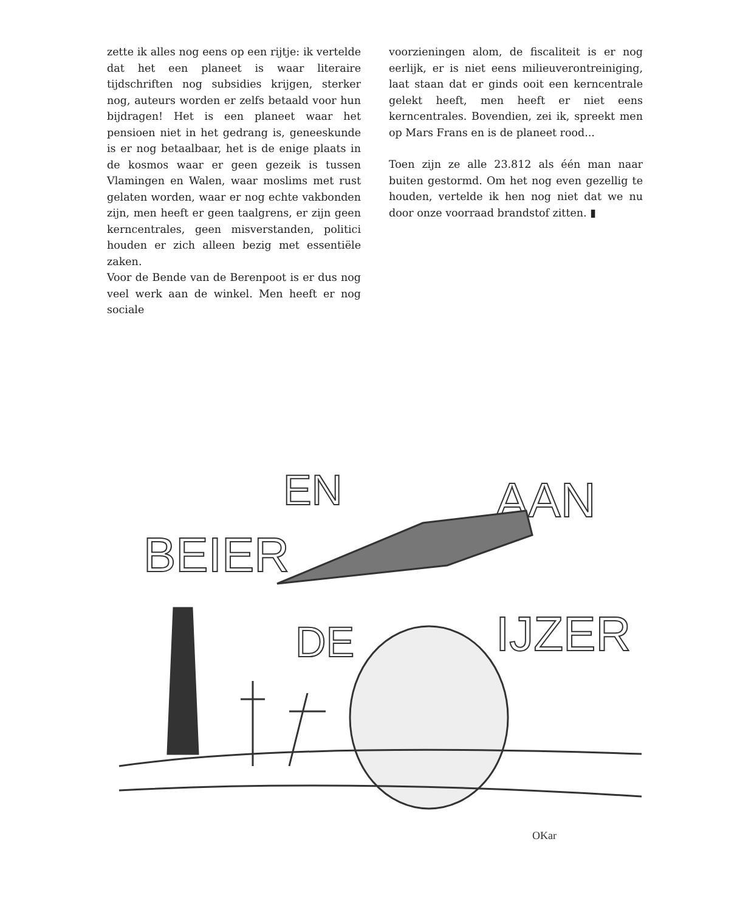zette ik alles nog eens op een rijtje: ik vertelde dat het een planeet is waar literaire tijdschriften nog subsidies krijgen, sterker nog, auteurs worden er zelfs betaald voor hun bijdragen! Het is een planeet waar het pensioen niet in het gedrang is, geneeskunde is er nog betaalbaar, het is de enige plaats in de kosmos waar er geen gezeik is tussen Vlamingen en Walen, waar moslims met rust gelaten worden, waar er nog echte vakbonden zijn, men heeft er geen taalgrens, er zijn geen kerncentrales, geen misverstanden, politici houden er zich alleen bezig met essentiële zaken.
Voor de Bende van de Berenpoot is er dus nog veel werk aan de winkel. Men heeft er nog sociale
voorzieningen alom, de fiscaliteit is er nog eerlijk, er is niet eens milieuverontreiniging, laat staan dat er ginds ooit een kerncentrale gelekt heeft, men heeft er niet eens kerncentrales. Bovendien, zei ik, spreekt men op Mars Frans en is de planeet rood...
Toen zijn ze alle 23.812 als één man naar buiten gestormd. Om het nog even gezellig te houden, vertelde ik hen nog niet dat we nu door onze voorraad brandstof zitten. ▮
BEIER
EN
AAN
DE
IJZER
OKar